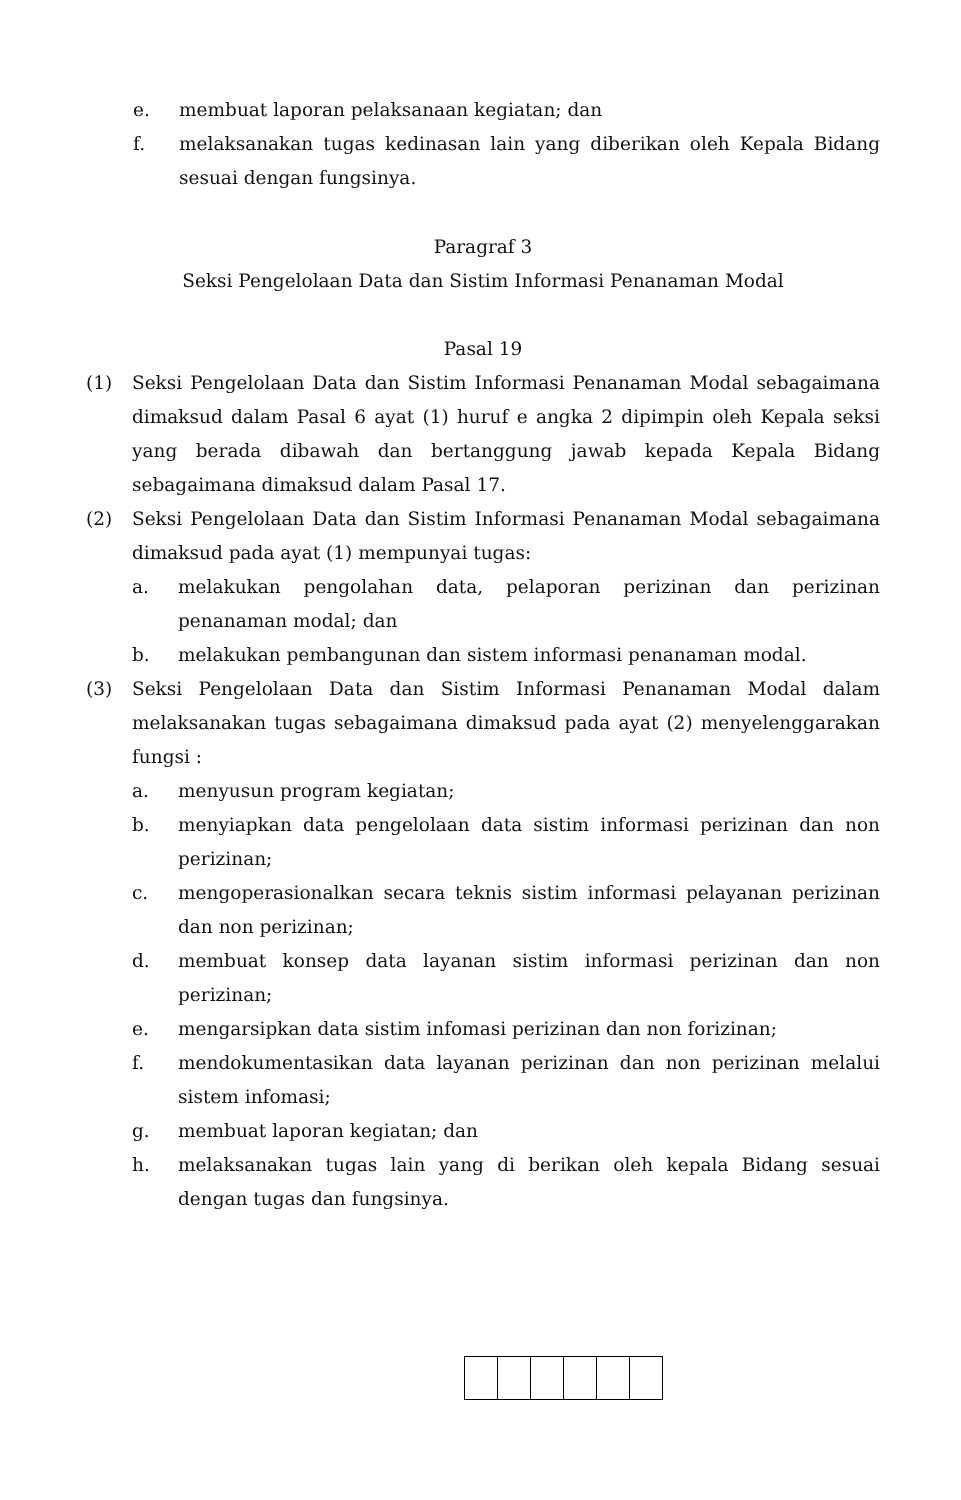e. membuat laporan pelaksanaan kegiatan; dan
f. melaksanakan tugas kedinasan lain yang diberikan oleh Kepala Bidang sesuai dengan fungsinya.
Paragraf 3
Seksi Pengelolaan Data dan Sistim Informasi Penanaman Modal
Pasal 19
(1) Seksi Pengelolaan Data dan Sistim Informasi Penanaman Modal sebagaimana dimaksud dalam Pasal 6 ayat (1) huruf e angka 2 dipimpin oleh Kepala seksi yang berada dibawah dan bertanggung jawab kepada Kepala Bidang sebagaimana dimaksud dalam Pasal 17.
(2) Seksi Pengelolaan Data dan Sistim Informasi Penanaman Modal sebagaimana dimaksud pada ayat (1) mempunyai tugas:
a. melakukan pengolahan data, pelaporan perizinan dan perizinan penanaman modal; dan
b. melakukan pembangunan dan sistem informasi penanaman modal.
(3) Seksi Pengelolaan Data dan Sistim Informasi Penanaman Modal dalam melaksanakan tugas sebagaimana dimaksud pada ayat (2) menyelenggarakan fungsi :
a. menyusun program kegiatan;
b. menyiapkan data pengelolaan data sistim informasi perizinan dan non perizinan;
c. mengoperasionalkan secara teknis sistim informasi pelayanan perizinan dan non perizinan;
d. membuat konsep data layanan sistim informasi perizinan dan non perizinan;
e. mengarsipkan data sistim infomasi perizinan dan non forizinan;
f. mendokumentasikan data layanan perizinan dan non perizinan melalui sistem infomasi;
g. membuat laporan kegiatan; dan
h. melaksanakan tugas lain yang di berikan oleh kepala Bidang sesuai dengan tugas dan fungsinya.